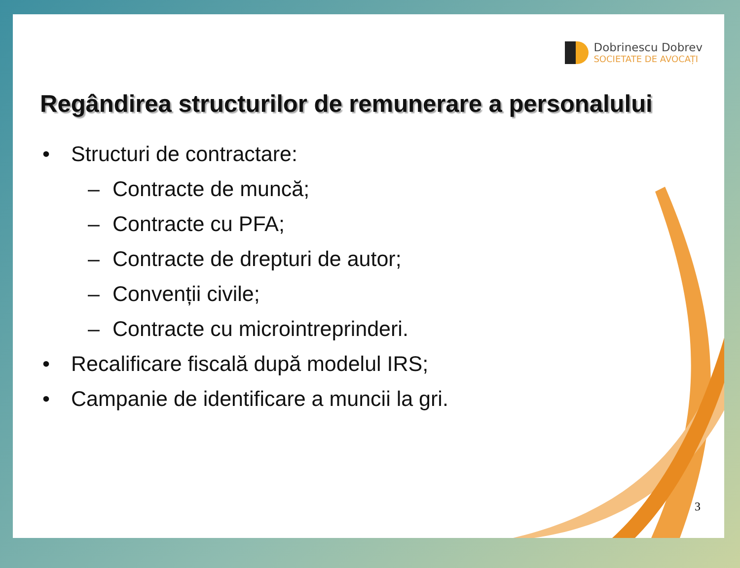Dobrinescu Dobrev
SOCIETATE DE AVOCAȚI
Regândirea structurilor de remunerare a personalului
• Structuri de contractare:
– Contracte de muncă;
– Contracte cu PFA;
– Contracte de drepturi de autor;
– Convenții civile;
– Contracte cu microintreprinderi.
• Recalificare fiscală după modelul IRS;
• Campanie de identificare a muncii la gri.
3